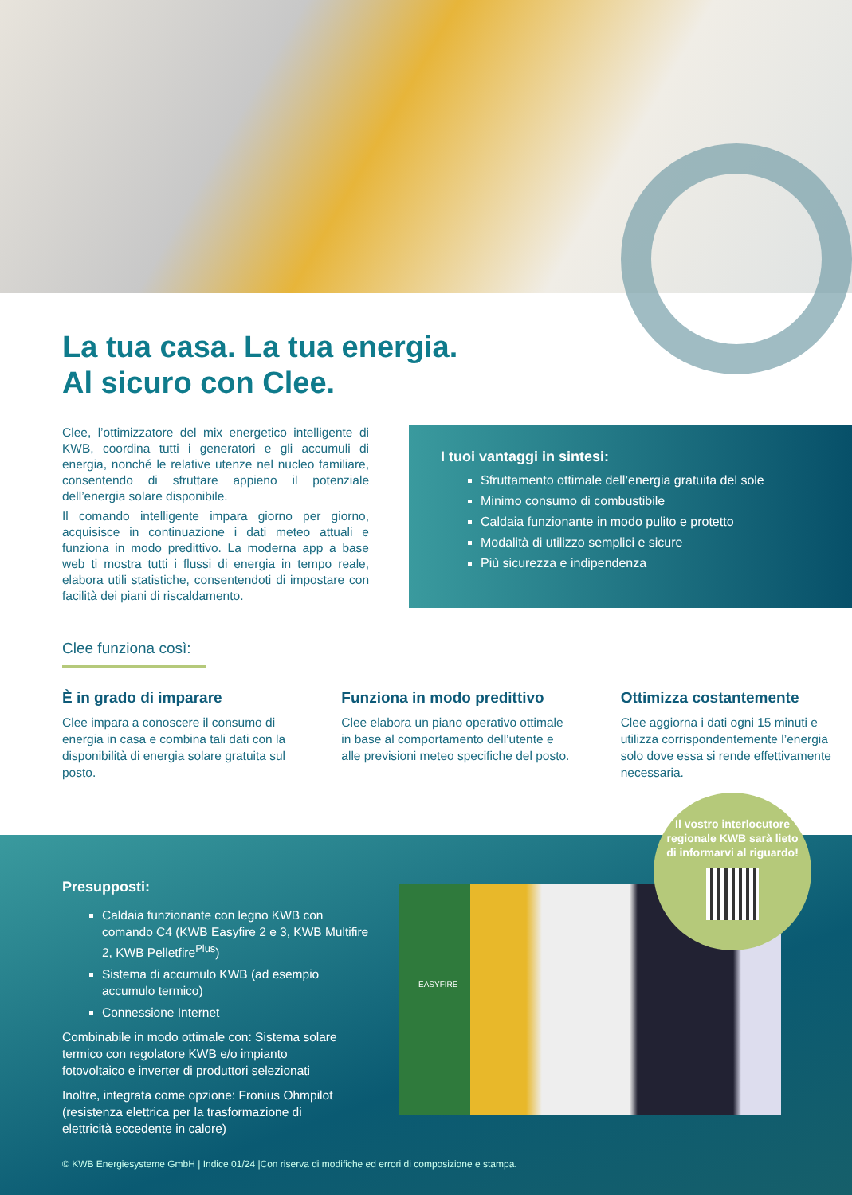La tua casa. La tua energia.
Al sicuro con Clee.
Clee, l’ottimizzatore del mix energetico intelligente di KWB, coordina tutti i generatori e gli accumuli di energia, nonché le relative utenze nel nucleo familiare, consentendo di sfruttare appieno il potenziale dell’energia solare disponibile.
Il comando intelligente impara giorno per giorno, acquisisce in continuazione i dati meteo attuali e funziona in modo predittivo. La moderna app a base web ti mostra tutti i flussi di energia in tempo reale, elabora utili statistiche, consentendoti di impostare con facilità dei piani di riscaldamento.
I tuoi vantaggi in sintesi:
Sfruttamento ottimale dell’energia gratuita del sole
Minimo consumo di combustibile
Caldaia funzionante in modo pulito e protetto
Modalità di utilizzo semplici e sicure
Più sicurezza e indipendenza
Clee funziona così:
È in grado di imparare
Clee impara a conoscere il consumo di energia in casa e combina tali dati con la disponibilità di energia solare gratuita sul posto.
Funziona in modo predittivo
Clee elabora un piano operativo ottimale in base al comportamento dell’utente e alle previsioni meteo specifiche del posto.
Ottimizza costantemente
Clee aggiorna i dati ogni 15 minuti e utilizza corrispondentemente l’energia solo dove essa si rende effettivamente necessaria.
Presupposti:
Caldaia funzionante con legno KWB con comando C4 (KWB Easyfire 2 e 3, KWB Multifire 2, KWB Pelletfire<sup>Plus</sup>)
Sistema di accumulo KWB (ad esempio accumulo termico)
Connessione Internet
Combinabile in modo ottimale con: Sistema solare termico con regolatore KWB e/o impianto fotovoltaico e inverter di produttori selezionati
Inoltre, integrata come opzione: Fronius Ohmpilot (resistenza elettrica per la trasformazione di elettricità eccedente in calore)
© KWB Energiesysteme GmbH | Indice 01/24 |Con riserva di modifiche ed errori di composizione e stampa.
EASYFIRE
Il vostro interlocutore regionale KWB sarà lieto di informarvi al riguardo!